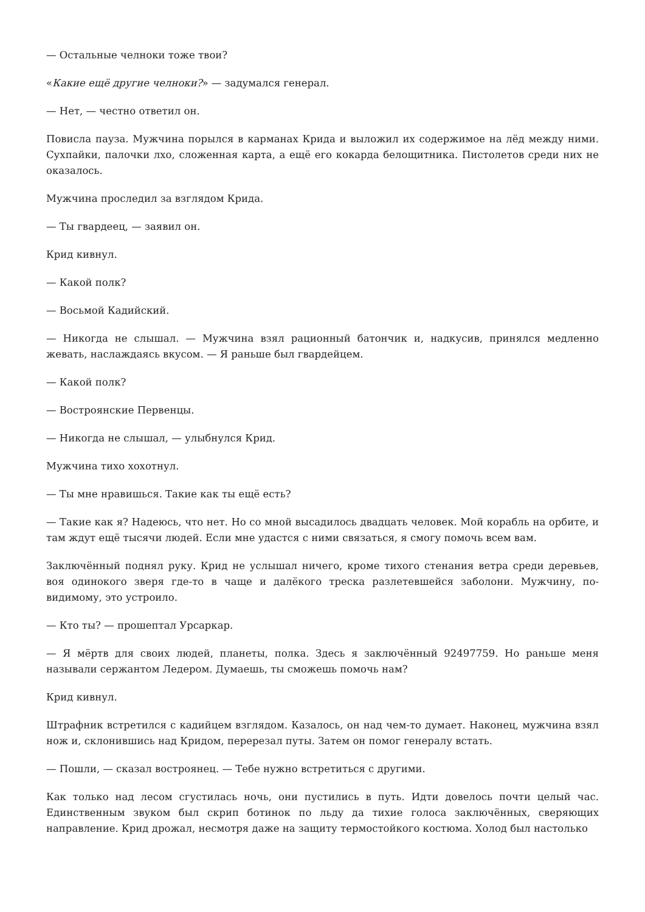— Остальные челноки тоже твои?
«Какие ещё другие челноки?» — задумался генерал.
— Нет, — честно ответил он.
Повисла пауза. Мужчина порылся в карманах Крида и выложил их содержимое на лёд между ними. Сухпайки, палочки лхо, сложенная карта, а ещё его кокарда белощитника. Пистолетов среди них не оказалось.
Мужчина проследил за взглядом Крида.
— Ты гвардеец, — заявил он.
Крид кивнул.
— Какой полк?
— Восьмой Кадийский.
— Никогда не слышал. — Мужчина взял рационный батончик и, надкусив, принялся медленно жевать, наслаждаясь вкусом. — Я раньше был гвардейцем.
— Какой полк?
— Востроянские Первенцы.
— Никогда не слышал, — улыбнулся Крид.
Мужчина тихо хохотнул.
— Ты мне нравишься. Такие как ты ещё есть?
— Такие как я? Надеюсь, что нет. Но со мной высадилось двадцать человек. Мой корабль на орбите, и там ждут ещё тысячи людей. Если мне удастся с ними связаться, я смогу помочь всем вам.
Заключённый поднял руку. Крид не услышал ничего, кроме тихого стенания ветра среди деревьев, воя одинокого зверя где-то в чаще и далёкого треска разлетевшейся заболони. Мужчину, по-видимому, это устроило.
— Кто ты? — прошептал Урсаркар.
— Я мёртв для своих людей, планеты, полка. Здесь я заключённый 92497759. Но раньше меня называли сержантом Ледером. Думаешь, ты сможешь помочь нам?
Крид кивнул.
Штрафник встретился с кадийцем взглядом. Казалось, он над чем-то думает. Наконец, мужчина взял нож и, склонившись над Кридом, перерезал путы. Затем он помог генералу встать.
— Пошли, — сказал востроянец. — Тебе нужно встретиться с другими.
Как только над лесом сгустилась ночь, они пустились в путь. Идти довелось почти целый час. Единственным звуком был скрип ботинок по льду да тихие голоса заключённых, сверяющих направление. Крид дрожал, несмотря даже на защиту термостойкого костюма. Холод был настолько